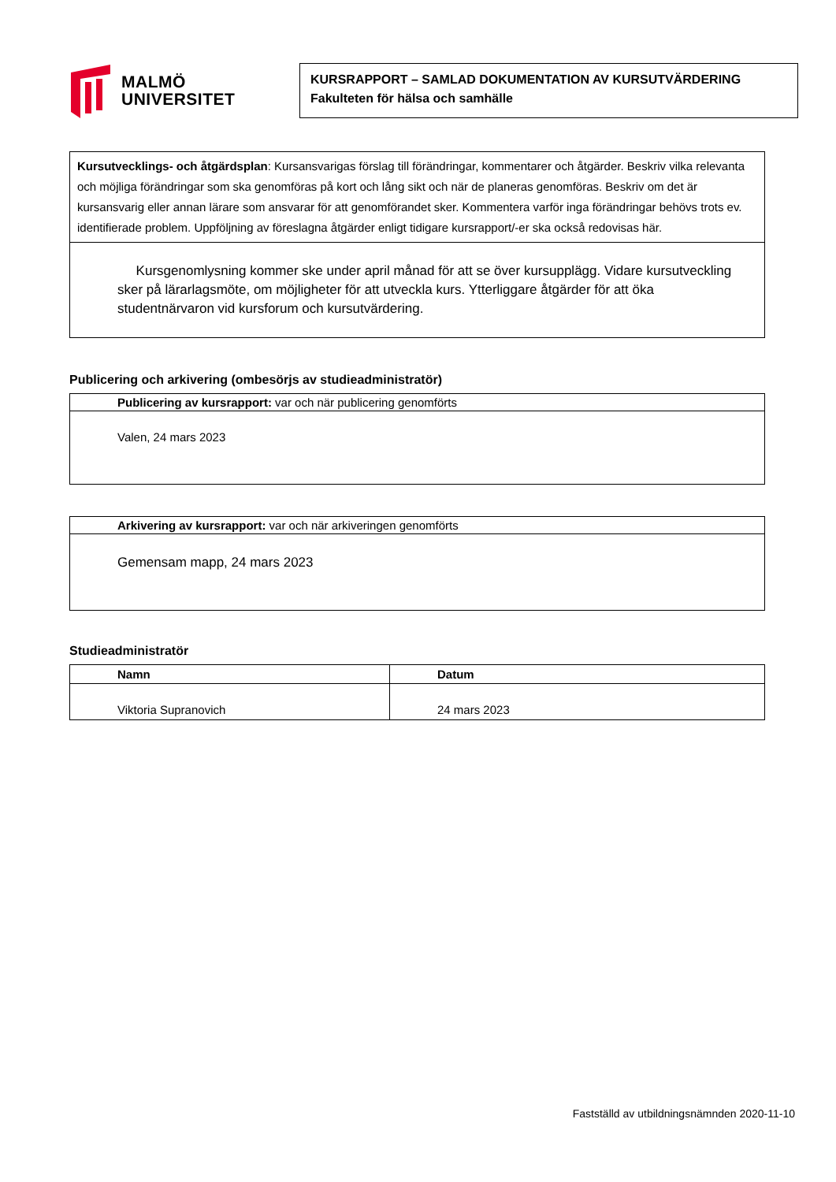MALMÖ
UNIVERSITET
KURSRAPPORT – SAMLAD DOKUMENTATION AV KURSUTVÄRDERING
Fakulteten för hälsa och samhälle
| Kursutvecklings- och åtgärdsplan : Kursansvarigas förslag till förändringar, kommentarer och åtgärder. Beskriv vilka relevanta och möjliga förändringar som ska genomföras på kort och lång sikt och när de planeras genomföras. Beskriv om det är kursansvarig eller annan lärare som ansvarar för att genomförandet sker. Kommentera varför inga förändringar behövs trots ev. identifierade problem. Uppföljning av föreslagna åtgärder enligt tidigare kursrapport/-er ska också redovisas här. |
| Kursgenomlysning kommer ske under april månad för att se över kursupplägg. Vidare kursutveckling sker på lärarlagsmöte, om möjligheter för att utveckla kurs. Ytterliggare åtgärder för att öka studentnärvaron vid kursforum och kursutvärdering. |
Publicering och arkivering (ombesörjs av studieadministratör)
| Publicering av kursrapport: var och när publicering genomförts |
| Valen, 24 mars 2023 |
| Arkivering av kursrapport: var och när arkiveringen genomförts |
| Gemensam mapp, 24 mars 2023 |
Studieadministratör
| Namn | Datum |
| --- | --- |
| Viktoria Supranovich | 24 mars 2023 |
Fastställd av utbildningsnämnden 2020-11-10